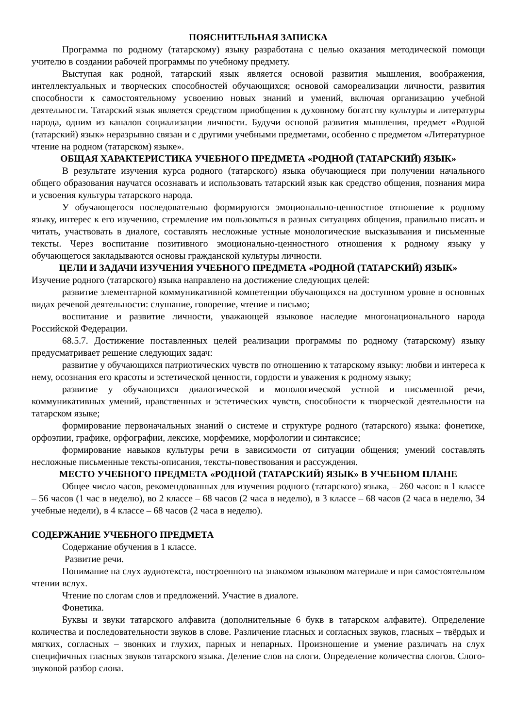ПОЯСНИТЕЛЬНАЯ ЗАПИСКА
Программа по родному (татарскому) языку разработана с целью оказания методической помощи учителю в создании рабочей программы по учебному предмету.
Выступая как родной, татарский язык является основой развития мышления, воображения, интеллектуальных и творческих способностей обучающихся; основой самореализации личности, развития способности к самостоятельному усвоению новых знаний и умений, включая организацию учебной деятельности. Татарский язык является средством приобщения к духовному богатству культуры и литературы народа, одним из каналов социализации личности. Будучи основой развития мышления, предмет «Родной (татарский) язык» неразрывно связан и с другими учебными предметами, особенно с предметом «Литературное чтение на родном (татарском) языке».
ОБЩАЯ ХАРАКТЕРИСТИКА УЧЕБНОГО ПРЕДМЕТА «РОДНОЙ (ТАТАРСКИЙ) ЯЗЫК»
В результате изучения курса родного (татарского) языка обучающиеся при получении начального общего образования научатся осознавать и использовать татарский язык как средство общения, познания мира и усвоения культуры татарского народа.
У обучающегося последовательно формируются эмоционально-ценностное отношение к родному языку, интерес к его изучению, стремление им пользоваться в разных ситуациях общения, правильно писать и читать, участвовать в диалоге, составлять несложные устные монологические высказывания и письменные тексты. Через воспитание позитивного эмоционально-ценностного отношения к родному языку у обучающегося закладываются основы гражданской культуры личности.
ЦЕЛИ И ЗАДАЧИ ИЗУЧЕНИЯ УЧЕБНОГО ПРЕДМЕТА «РОДНОЙ (ТАТАРСКИЙ) ЯЗЫК»
Изучение родного (татарского) языка направлено на достижение следующих целей:
развитие элементарной коммуникативной компетенции обучающихся на доступном уровне в основных видах речевой деятельности: слушание, говорение, чтение и письмо;
воспитание и развитие личности, уважающей языковое наследие многонационального народа Российской Федерации.
68.5.7. Достижение поставленных целей реализации программы по родному (татарскому) языку предусматривает решение следующих задач:
развитие у обучающихся патриотических чувств по отношению к татарскому языку: любви и интереса к нему, осознания его красоты и эстетической ценности, гордости и уважения к родному языку;
развитие у обучающихся диалогической и монологической устной и письменной речи, коммуникативных умений, нравственных и эстетических чувств, способности к творческой деятельности на татарском языке;
формирование первоначальных знаний о системе и структуре родного (татарского) языка: фонетике, орфоэпии, графике, орфографии, лексике, морфемике, морфологии и синтаксисе;
формирование навыков культуры речи в зависимости от ситуации общения; умений составлять несложные письменные тексты-описания, тексты-повествования и рассуждения.
МЕСТО УЧЕБНОГО ПРЕДМЕТА «РОДНОЙ (ТАТАРСКИЙ) ЯЗЫК» В УЧЕБНОМ ПЛАНЕ
Общее число часов, рекомендованных для изучения родного (татарского) языка, – 260 часов: в 1 классе – 56 часов (1 час в неделю), во 2 классе – 68 часов (2 часа в неделю), в 3 классе – 68 часов (2 часа в неделю, 34 учебные недели), в 4 классе – 68 часов (2 часа в неделю).
СОДЕРЖАНИЕ УЧЕБНОГО ПРЕДМЕТА
Содержание обучения в 1 классе.
Развитие речи.
Понимание на слух аудиотекста, построенного на знакомом языковом материале и при самостоятельном чтении вслух.
Чтение по слогам слов и предложений. Участие в диалоге.
Фонетика.
Буквы и звуки татарского алфавита (дополнительные 6 букв в татарском алфавите). Определение количества и последовательности звуков в слове. Различение гласных и согласных звуков, гласных – твёрдых и мягких, согласных – звонких и глухих, парных и непарных. Произношение и умение различать на слух специфичных гласных звуков татарского языка. Деление слов на слоги. Определение количества слогов. Слого-звуковой разбор слова.